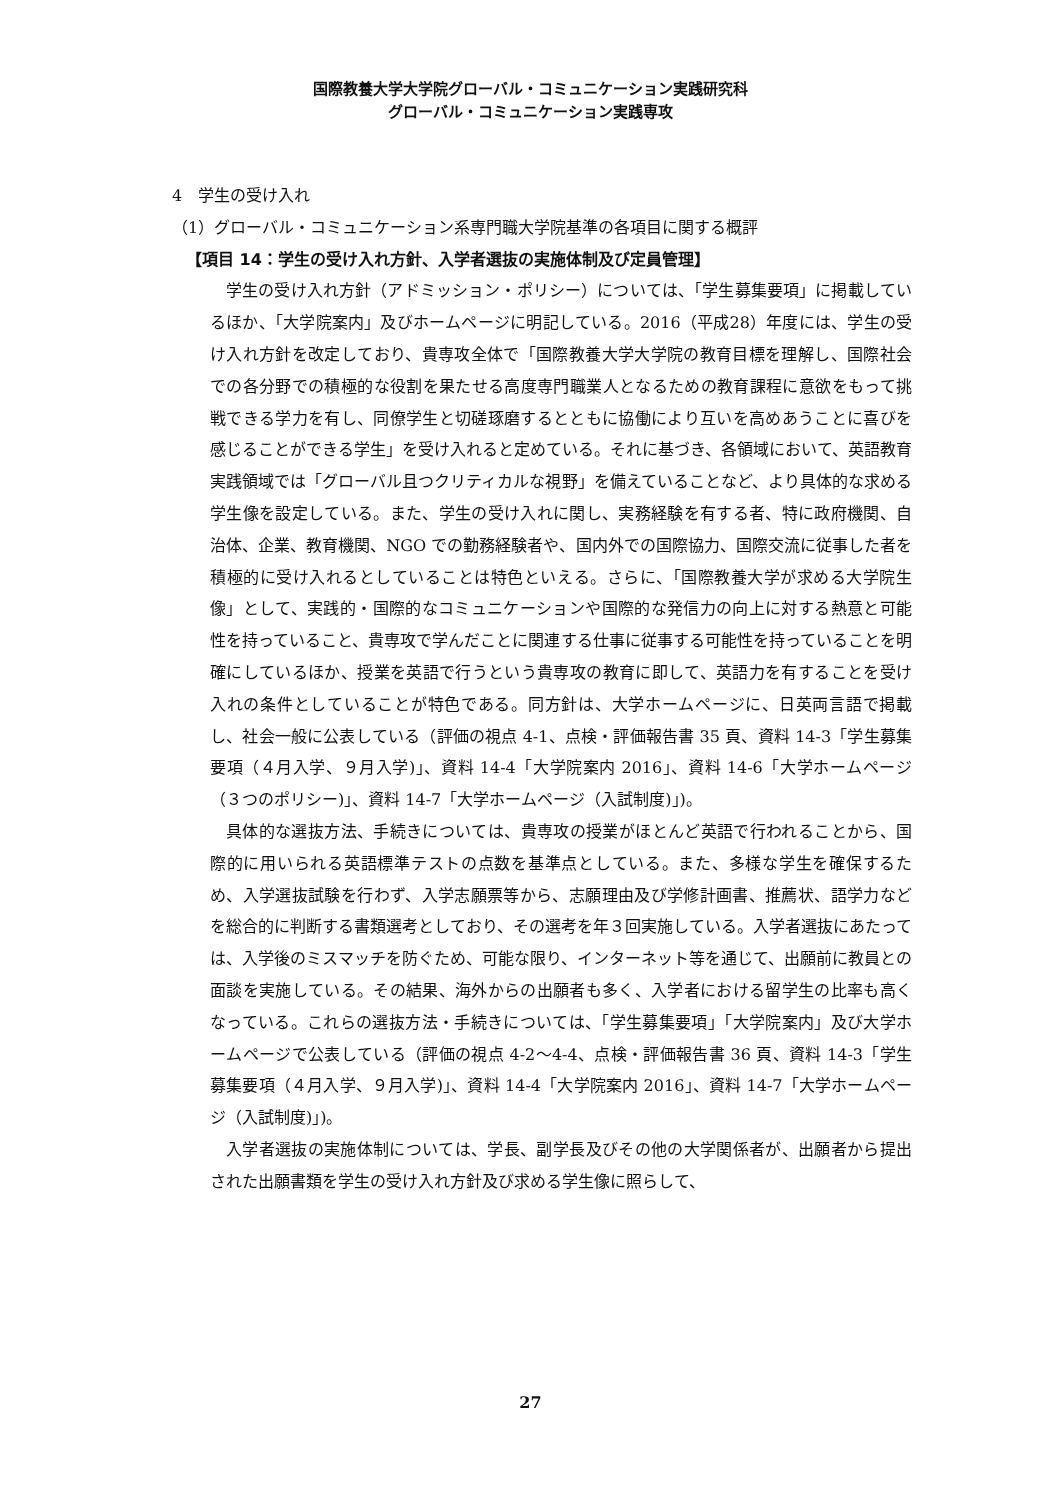国際教養大学大学院グローバル・コミュニケーション実践研究科
グローバル・コミュニケーション実践専攻
4　学生の受け入れ
（1）グローバル・コミュニケーション系専門職大学院基準の各項目に関する概評
【項目 14：学生の受け入れ方針、入学者選抜の実施体制及び定員管理】
学生の受け入れ方針（アドミッション・ポリシー）については、「学生募集要項」に掲載しているほか、「大学院案内」及びホームページに明記している。2016（平成28）年度には、学生の受け入れ方針を改定しており、貴専攻全体で「国際教養大学大学院の教育目標を理解し、国際社会での各分野での積極的な役割を果たせる高度専門職業人となるための教育課程に意欲をもって挑戦できる学力を有し、同僚学生と切磋琢磨するとともに協働により互いを高めあうことに喜びを感じることができる学生」を受け入れると定めている。それに基づき、各領域において、英語教育実践領域では「グローバル且つクリティカルな視野」を備えていることなど、より具体的な求める学生像を設定している。また、学生の受け入れに関し、実務経験を有する者、特に政府機関、自治体、企業、教育機関、NGO での勤務経験者や、国内外での国際協力、国際交流に従事した者を積極的に受け入れるとしていることは特色といえる。さらに、「国際教養大学が求める大学院生像」として、実践的・国際的なコミュニケーションや国際的な発信力の向上に対する熱意と可能性を持っていること、貴専攻で学んだことに関連する仕事に従事する可能性を持っていることを明確にしているほか、授業を英語で行うという貴専攻の教育に即して、英語力を有することを受け入れの条件としていることが特色である。同方針は、大学ホームページに、日英両言語で掲載し、社会一般に公表している（評価の視点 4-1、点検・評価報告書 35 頁、資料 14-3「学生募集要項（４月入学、９月入学)」、資料 14-4「大学院案内 2016」、資料 14-6「大学ホームページ（３つのポリシー)」、資料 14-7「大学ホームページ（入試制度)」)。
具体的な選抜方法、手続きについては、貴専攻の授業がほとんど英語で行われることから、国際的に用いられる英語標準テストの点数を基準点としている。また、多様な学生を確保するため、入学選抜試験を行わず、入学志願票等から、志願理由及び学修計画書、推薦状、語学力などを総合的に判断する書類選考としており、その選考を年３回実施している。入学者選抜にあたっては、入学後のミスマッチを防ぐため、可能な限り、インターネット等を通じて、出願前に教員との面談を実施している。その結果、海外からの出願者も多く、入学者における留学生の比率も高くなっている。これらの選抜方法・手続きについては、「学生募集要項」「大学院案内」及び大学ホームページで公表している（評価の視点 4-2～4-4、点検・評価報告書 36 頁、資料 14-3「学生募集要項（４月入学、９月入学)」、資料 14-4「大学院案内 2016」、資料 14-7「大学ホームページ（入試制度)」)。
入学者選抜の実施体制については、学長、副学長及びその他の大学関係者が、出願者から提出された出願書類を学生の受け入れ方針及び求める学生像に照らして、
27